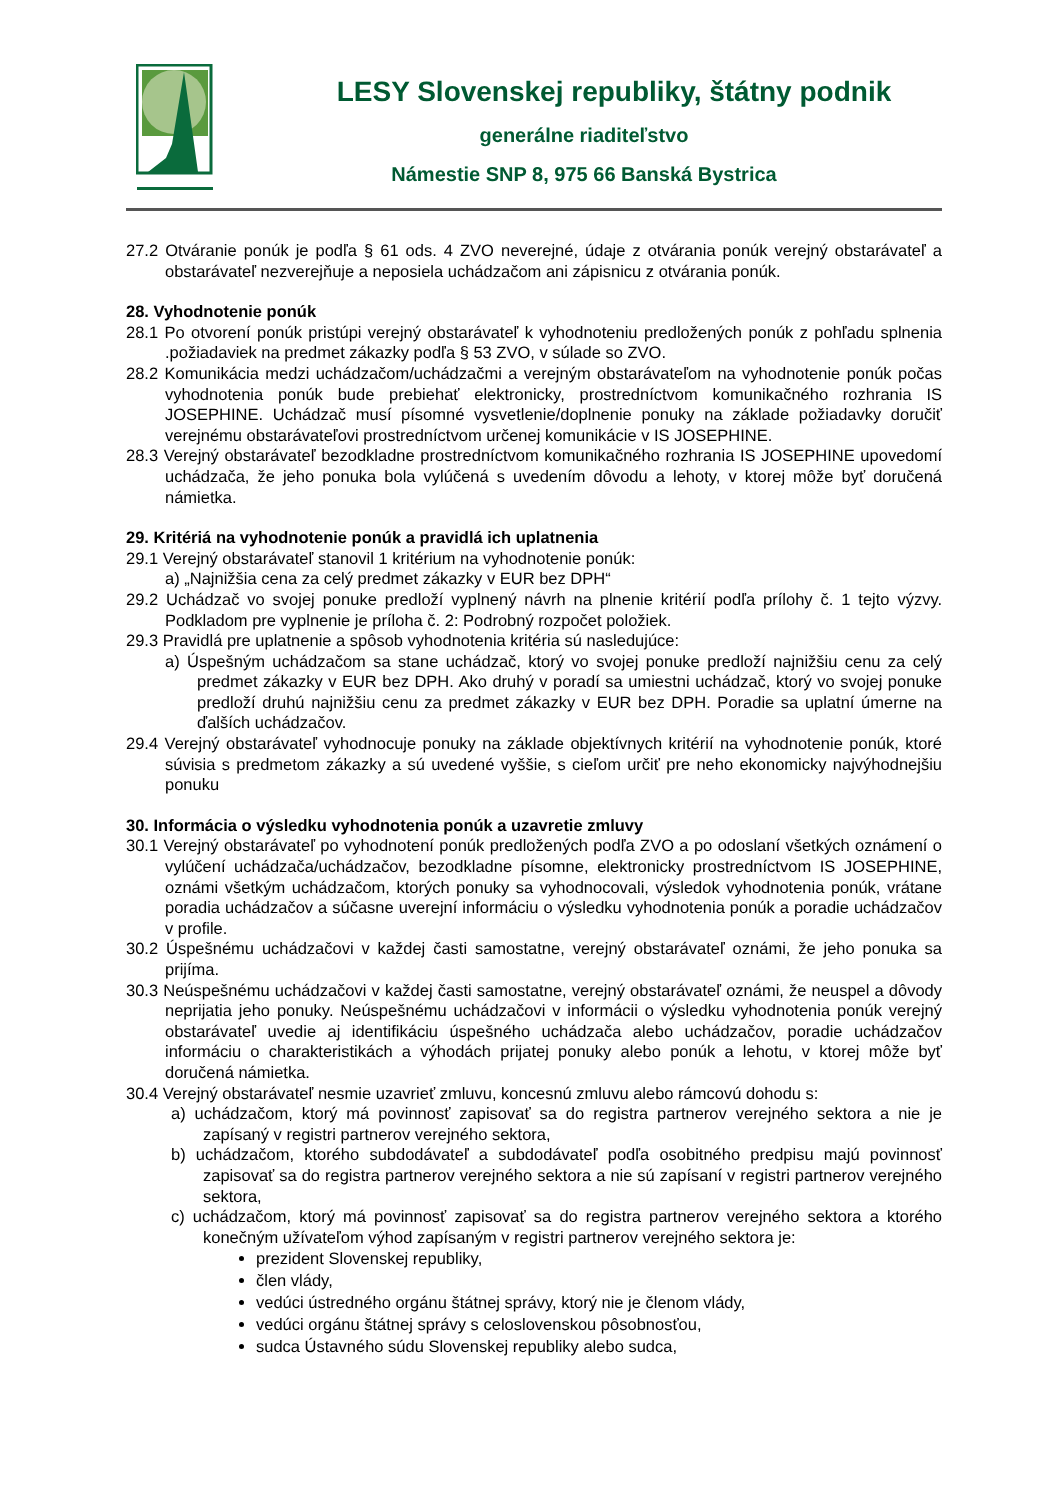LESY Slovenskej republiky, štátny podnik
generálne riaditeľstvo
Námestie SNP 8, 975 66 Banská Bystrica
27.2 Otváranie ponúk je podľa § 61 ods. 4 ZVO neverejné, údaje z otvárania ponúk verejný obstarávateľ a obstarávateľ nezverejňuje a neposiela uchádzačom ani zápisnicu z otvárania ponúk.
28. Vyhodnotenie ponúk
28.1 Po otvorení ponúk pristúpi verejný obstarávateľ k vyhodnoteniu predložených ponúk z pohľadu splnenia .požiadaviek na predmet zákazky podľa § 53 ZVO, v súlade so ZVO.
28.2 Komunikácia medzi uchádzačom/uchádzačmi a verejným obstarávateľom na vyhodnotenie ponúk počas vyhodnotenia ponúk bude prebiehať elektronicky, prostredníctvom komunikačného rozhrania IS JOSEPHINE. Uchádzač musí písomné vysvetlenie/doplnenie ponuky na základe požiadavky doručiť verejnému obstarávateľovi prostredníctvom určenej komunikácie v IS JOSEPHINE.
28.3 Verejný obstarávateľ bezodkladne prostredníctvom komunikačného rozhrania IS JOSEPHINE upovedomí uchádzača, že jeho ponuka bola vylúčená s uvedením dôvodu a lehoty, v ktorej môže byť doručená námietka.
29. Kritériá na vyhodnotenie ponúk a pravidlá ich uplatnenia
29.1 Verejný obstarávateľ stanovil 1 kritérium na vyhodnotenie ponúk:
a) „Najnižšia cena za celý predmet zákazky v EUR bez DPH“
29.2 Uchádzač vo svojej ponuke predloží vyplnený návrh na plnenie kritérií podľa prílohy č. 1 tejto výzvy. Podkladom pre vyplnenie je príloha č. 2: Podrobný rozpočet položiek.
29.3 Pravidlá pre uplatnenie a spôsob vyhodnotenia kritéria sú nasledujúce:
a) Úspešným uchádzačom sa stane uchádzač, ktorý vo svojej ponuke predloží najnižšiu cenu za celý predmet zákazky v EUR bez DPH. Ako druhý v poradí sa umiestni uchádzač, ktorý vo svojej ponuke predloží druhú najnižšiu cenu za predmet zákazky v EUR bez DPH. Poradie sa uplatní úmerne na ďalších uchádzačov.
29.4 Verejný obstarávateľ vyhodnocuje ponuky na základe objektívnych kritérií na vyhodnotenie ponúk, ktoré súvisia s predmetom zákazky a sú uvedené vyššie, s cieľom určiť pre neho ekonomicky najvýhodnejšiu ponuku
30. Informácia o výsledku vyhodnotenia ponúk a uzavretie zmluvy
30.1 Verejný obstarávateľ po vyhodnotení ponúk predložených podľa ZVO a po odoslaní všetkých oznámení o vylúčení uchádzača/uchádzačov, bezodkladne písomne, elektronicky prostredníctvom IS JOSEPHINE, oznámi všetkým uchádzačom, ktorých ponuky sa vyhodnocovali, výsledok vyhodnotenia ponúk, vrátane poradia uchádzačov a súčasne uverejní informáciu o výsledku vyhodnotenia ponúk a poradie uchádzačov v profile.
30.2 Úspešnému uchádzačovi v každej časti samostatne, verejný obstarávateľ oznámi, že jeho ponuka sa prijíma.
30.3 Neúspešnému uchádzačovi v každej časti samostatne, verejný obstarávateľ oznámi, že neuspel a dôvody neprijatia jeho ponuky. Neúspešnému uchádzačovi v informácii o výsledku vyhodnotenia ponúk verejný obstarávateľ uvedie aj identifikáciu úspešného uchádzača alebo uchádzačov, poradie uchádzačov informáciu o charakteristikách a výhodách prijatej ponuky alebo ponúk a lehotu, v ktorej môže byť doručená námietka.
30.4 Verejný obstarávateľ nesmie uzavrieť zmluvu, koncesnú zmluvu alebo rámcovú dohodu s:
a) uchádzačom, ktorý má povinnosť zapisovať sa do registra partnerov verejného sektora a nie je zapísaný v registri partnerov verejného sektora,
b) uchádzačom, ktorého subdodávateľ a subdodávateľ podľa osobitného predpisu majú povinnosť zapisovať sa do registra partnerov verejného sektora a nie sú zapísaní v registri partnerov verejného sektora,
c) uchádzačom, ktorý má povinnosť zapisovať sa do registra partnerov verejného sektora a ktorého konečným užívateľom výhod zapísaným v registri partnerov verejného sektora je:
prezident Slovenskej republiky,
člen vlády,
vedúci ústredného orgánu štátnej správy, ktorý nie je členom vlády,
vedúci orgánu štátnej správy s celoslovenskou pôsobnosťou,
sudca Ústavného súdu Slovenskej republiky alebo sudca,